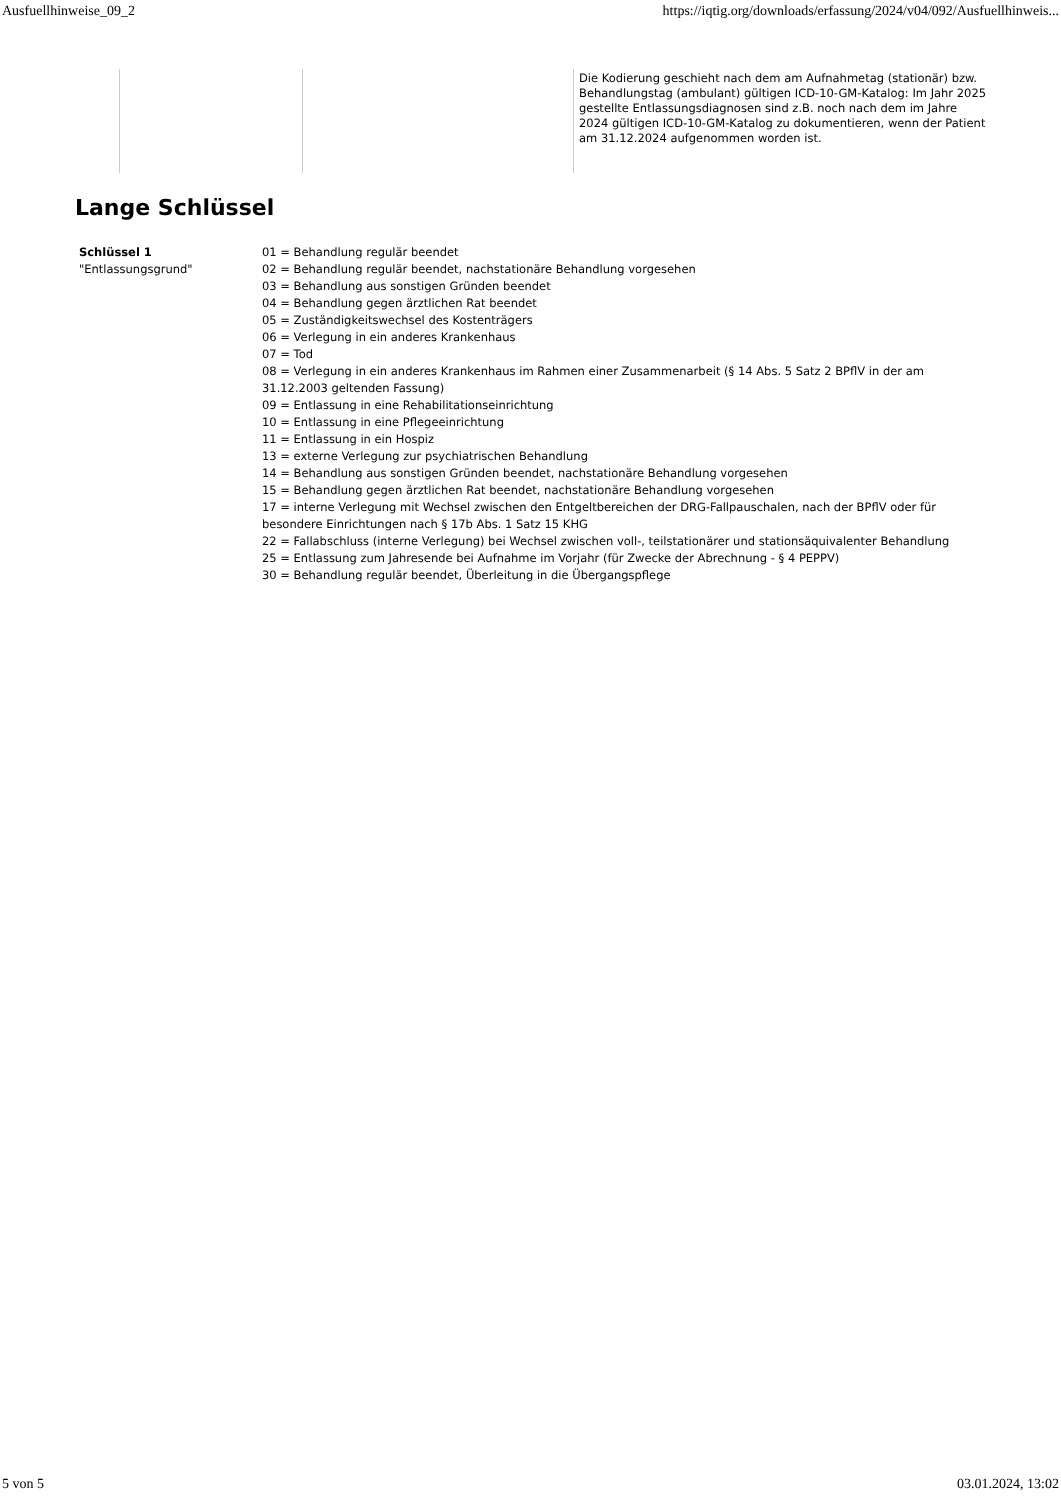Ausfuellhinweise_09_2 https://iqtig.org/downloads/erfassung/2024/v04/092/Ausfuellhinweis...
| | | Die Kodierung geschieht nach dem am Aufnahmetag (stationär) bzw. Behandlungstag (ambulant) gültigen ICD-10-GM-Katalog: Im Jahr 2025 gestellte Entlassungsdiagnosen sind z.B. noch nach dem im Jahre 2024 gültigen ICD-10-GM-Katalog zu dokumentieren, wenn der Patient am 31.12.2024 aufgenommen worden ist. |
Lange Schlüssel
| Schlüssel 1 "Entlassungsgrund" | 01 = Behandlung regulär beendet 02 = Behandlung regulär beendet, nachstationäre Behandlung vorgesehen 03 = Behandlung aus sonstigen Gründen beendet 04 = Behandlung gegen ärztlichen Rat beendet 05 = Zuständigkeitswechsel des Kostenträgers 06 = Verlegung in ein anderes Krankenhaus 07 = Tod 08 = Verlegung in ein anderes Krankenhaus im Rahmen einer Zusammenarbeit (§ 14 Abs. 5 Satz 2 BPflV in der am 31.12.2003 geltenden Fassung) 09 = Entlassung in eine Rehabilitationseinrichtung 10 = Entlassung in eine Pflegeeinrichtung 11 = Entlassung in ein Hospiz 13 = externe Verlegung zur psychiatrischen Behandlung 14 = Behandlung aus sonstigen Gründen beendet, nachstationäre Behandlung vorgesehen 15 = Behandlung gegen ärztlichen Rat beendet, nachstationäre Behandlung vorgesehen 17 = interne Verlegung mit Wechsel zwischen den Entgeltbereichen der DRG-Fallpauschalen, nach der BPflV oder für besondere Einrichtungen nach § 17b Abs. 1 Satz 15 KHG 22 = Fallabschluss (interne Verlegung) bei Wechsel zwischen voll-, teilstationärer und stationsäquivalenter Behandlung 25 = Entlassung zum Jahresende bei Aufnahme im Vorjahr (für Zwecke der Abrechnung - § 4 PEPPV) 30 = Behandlung regulär beendet, Überleitung in die Übergangspflege |
5 von 5 03.01.2024, 13:02